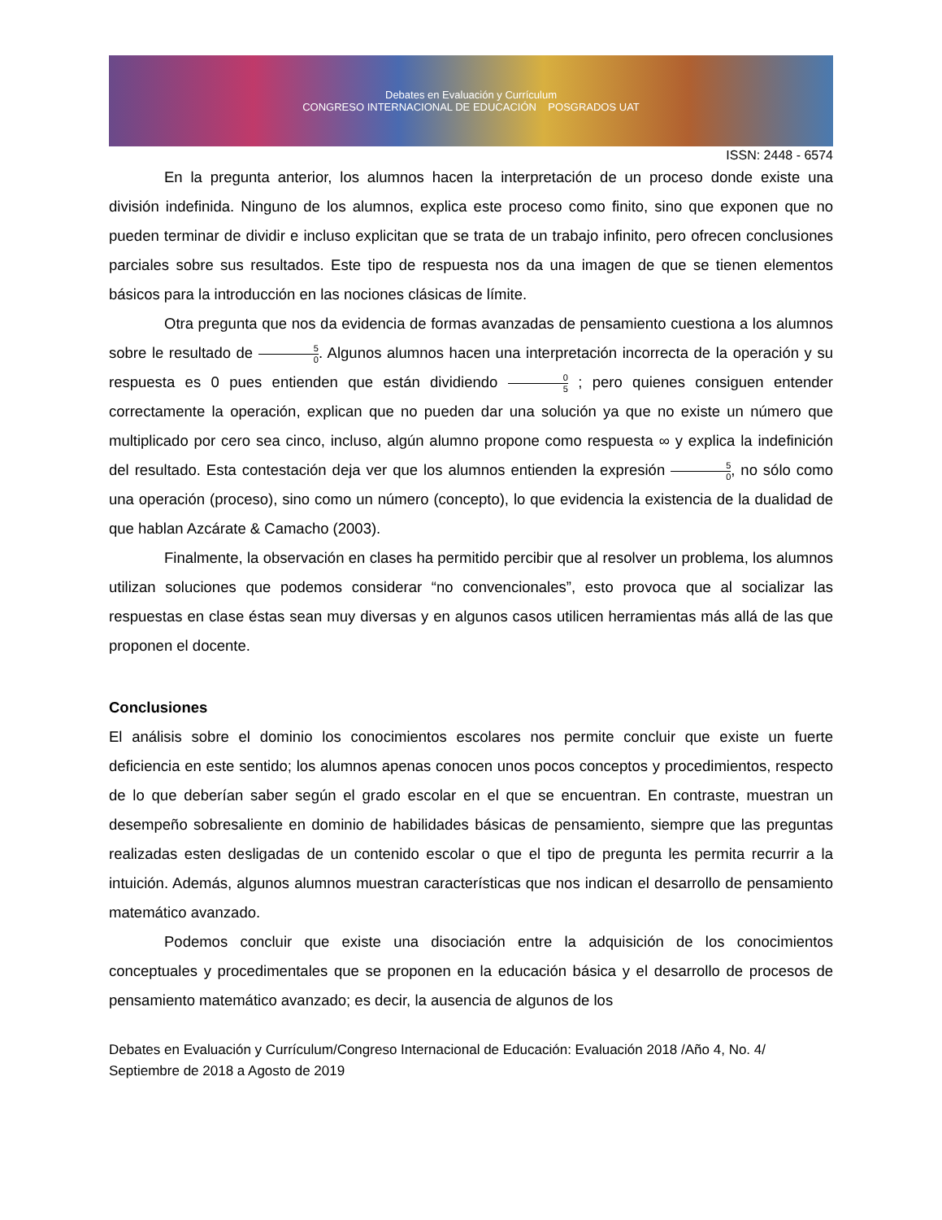Debates en Evaluación y Currículum
CONGRESO INTERNACIONAL DE EDUCACIÓN POSGRADOS UAT
ISSN: 2448 - 6574
En la pregunta anterior, los alumnos hacen la interpretación de un proceso donde existe una división indefinida. Ninguno de los alumnos, explica este proceso como finito, sino que exponen que no pueden terminar de dividir e incluso explicitan que se trata de un trabajo infinito, pero ofrecen conclusiones parciales sobre sus resultados. Este tipo de respuesta nos da una imagen de que se tienen elementos básicos para la introducción en las nociones clásicas de límite.
Otra pregunta que nos da evidencia de formas avanzadas de pensamiento cuestiona a los alumnos sobre le resultado de 5 0. Algunos alumnos hacen una interpretación incorrecta de la operación y su respuesta es 0 pues entienden que están dividiendo 0 5 ; pero quienes consiguen entender correctamente la operación, explican que no pueden dar una solución ya que no existe un número que multiplicado por cero sea cinco, incluso, algún alumno propone como respuesta ∞ y explica la indefinición del resultado. Esta contestación deja ver que los alumnos entienden la expresión 5 0, no sólo como una operación (proceso), sino como un número (concepto), lo que evidencia la existencia de la dualidad de que hablan Azcárate & Camacho (2003).
Finalmente, la observación en clases ha permitido percibir que al resolver un problema, los alumnos utilizan soluciones que podemos considerar “no convencionales”, esto provoca que al socializar las respuestas en clase éstas sean muy diversas y en algunos casos utilicen herramientas más allá de las que proponen el docente.
Conclusiones
El análisis sobre el dominio los conocimientos escolares nos permite concluir que existe un fuerte deficiencia en este sentido; los alumnos apenas conocen unos pocos conceptos y procedimientos, respecto de lo que deberían saber según el grado escolar en el que se encuentran. En contraste, muestran un desempeño sobresaliente en dominio de habilidades básicas de pensamiento, siempre que las preguntas realizadas esten desligadas de un contenido escolar o que el tipo de pregunta les permita recurrir a la intuición. Además, algunos alumnos muestran características que nos indican el desarrollo de pensamiento matemático avanzado.
Podemos concluir que existe una disociación entre la adquisición de los conocimientos conceptuales y procedimentales que se proponen en la educación básica y el desarrollo de procesos de pensamiento matemático avanzado; es decir, la ausencia de algunos de los
Debates en Evaluación y Currículum/Congreso Internacional de Educación: Evaluación 2018 /Año 4, No. 4/ Septiembre de 2018 a Agosto de 2019